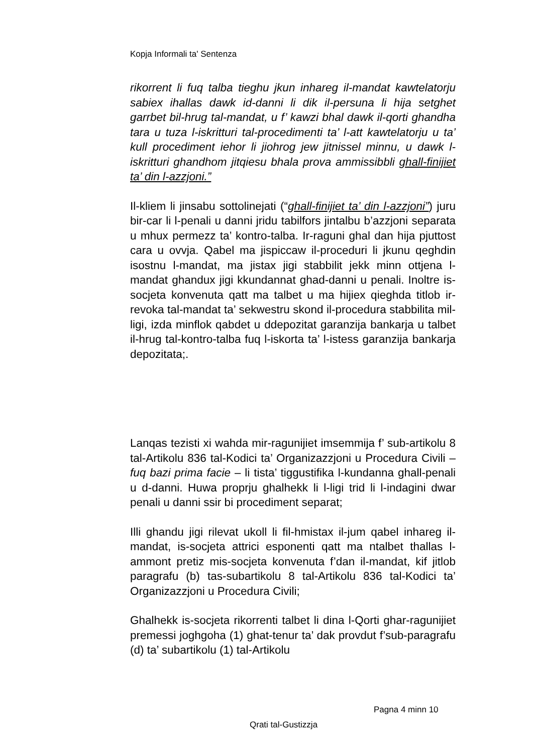Kopja Informali ta' Sentenza
rikorrent li fuq talba tieghu jkun inhareg il-mandat kawtelatorju sabiex ihallas dawk id-danni li dik il-persuna li hija setghet garrbet bil-hrug tal-mandat, u f’ kawzi bhal dawk il-qorti ghandha tara u tuza l-iskritturi tal-procedimenti ta’ l-att kawtelatorju u ta’ kull procediment iehor li jiohrog jew jitnissel minnu, u dawk l-iskritturi ghandhom jitqiesu bhala prova ammissibbli ghall-finijiet ta’ din l-azzjoni.”
Il-kliem li jinsabu sottolinejati (“ghall-finijiet ta’ din l-azzjoni”) juru bir-car li l-penali u danni jridu tabilfors jintalbu b’azzjoni separata u mhux permezz ta’ kontro-talba. Ir-raguni ghal dan hija pjuttost cara u ovvja. Qabel ma jispiccaw il-proceduri li jkunu qeghdin isostnu l-mandat, ma jistax jigi stabbilit jekk minn ottjena l-mandat ghandux jigi kkundannat ghad-danni u penali. Inoltre is-socjeta konvenuta qatt ma talbet u ma hijiex qieghda titlob ir-revoka tal-mandat ta’ sekwestru skond il-procedura stabbilita mil-ligi, izda minflok qabdet u ddepozitat garanzija bankarja u talbet il-hrug tal-kontro-talba fuq l-iskorta ta’ l-istess garanzija bankarja depozitata;.
Lanqas tezisti xi wahda mir-ragunijiet imsemmija f’ sub-artikolu 8 tal-Artikolu 836 tal-Kodici ta’ Organizazzjoni u Procedura Civili – fuq bazi prima facie – li tista’ tiggustifika l-kundanna ghall-penali u d-danni. Huwa proprju ghalhekk li l-ligi trid li l-indagini dwar penali u danni ssir bi procediment separat;
Illi ghandu jigi rilevat ukoll li fil-hmistax il-jum qabel inhareg il-mandat, is-socjeta attrici esponenti qatt ma ntalbet thallas l-ammont pretiz mis-socjeta konvenuta f’dan il-mandat, kif jitlob paragrafu (b) tas-subartikolu 8 tal-Artikolu 836 tal-Kodici ta’ Organizazzjoni u Procedura Civili;
Ghalhekk is-socjeta rikorrenti talbet li dina l-Qorti ghar-ragunijiet premessi joghgoha (1) ghat-tenur ta’ dak provdut f’sub-paragrafu (d) ta’ subartikolu (1) tal-Artikolu
Pagna 4 minn 10
Qrati tal-Gustizzja